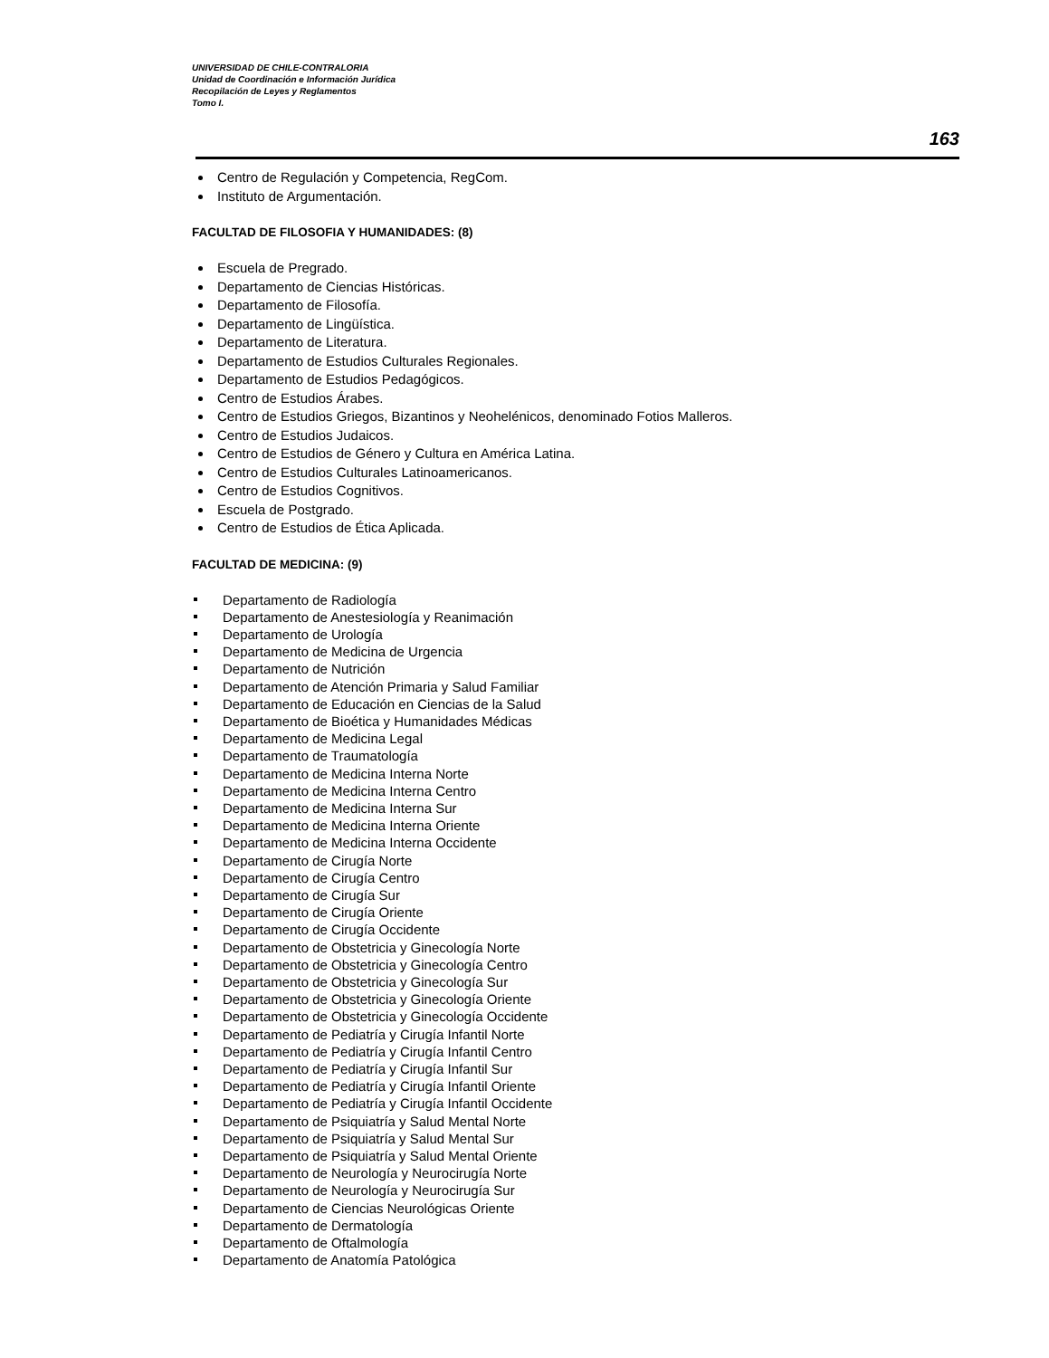UNIVERSIDAD DE CHILE-CONTRALORIA
Unidad de Coordinación e Información Jurídica
Recopilación de Leyes y Reglamentos
Tomo I.
163
Centro de Regulación y Competencia, RegCom.
Instituto de Argumentación.
FACULTAD DE FILOSOFIA Y HUMANIDADES: (8)
Escuela de Pregrado.
Departamento de Ciencias Históricas.
Departamento de Filosofía.
Departamento de Lingüística.
Departamento de Literatura.
Departamento de Estudios Culturales Regionales.
Departamento de Estudios Pedagógicos.
Centro de Estudios Árabes.
Centro de Estudios Griegos, Bizantinos y Neohelénicos, denominado Fotios Malleros.
Centro de Estudios Judaicos.
Centro de Estudios de Género y Cultura en América Latina.
Centro de Estudios Culturales Latinoamericanos.
Centro de Estudios Cognitivos.
Escuela de Postgrado.
Centro de Estudios de Ética Aplicada.
FACULTAD DE MEDICINA: (9)
Departamento de Radiología
Departamento de Anestesiología y Reanimación
Departamento de Urología
Departamento de Medicina de Urgencia
Departamento de Nutrición
Departamento de Atención Primaria y Salud Familiar
Departamento de Educación en Ciencias de la Salud
Departamento de Bioética y Humanidades Médicas
Departamento de Medicina Legal
Departamento de Traumatología
Departamento de Medicina Interna Norte
Departamento de Medicina Interna Centro
Departamento de Medicina Interna Sur
Departamento de Medicina Interna Oriente
Departamento de Medicina Interna Occidente
Departamento de Cirugía Norte
Departamento de Cirugía Centro
Departamento de Cirugía Sur
Departamento de Cirugía Oriente
Departamento de Cirugía Occidente
Departamento de Obstetricia y Ginecología Norte
Departamento de Obstetricia y Ginecología Centro
Departamento de Obstetricia y Ginecología Sur
Departamento de Obstetricia y Ginecología Oriente
Departamento de Obstetricia y Ginecología Occidente
Departamento de Pediatría y Cirugía Infantil Norte
Departamento de Pediatría y Cirugía Infantil Centro
Departamento de Pediatría y Cirugía Infantil Sur
Departamento de Pediatría y Cirugía Infantil Oriente
Departamento de Pediatría y Cirugía Infantil Occidente
Departamento de Psiquiatría y Salud Mental Norte
Departamento de Psiquiatría y Salud Mental Sur
Departamento de Psiquiatría y Salud Mental Oriente
Departamento de Neurología y Neurocirugía Norte
Departamento de Neurología y Neurocirugía Sur
Departamento de Ciencias Neurológicas Oriente
Departamento de Dermatología
Departamento de Oftalmología
Departamento de Anatomía Patológica